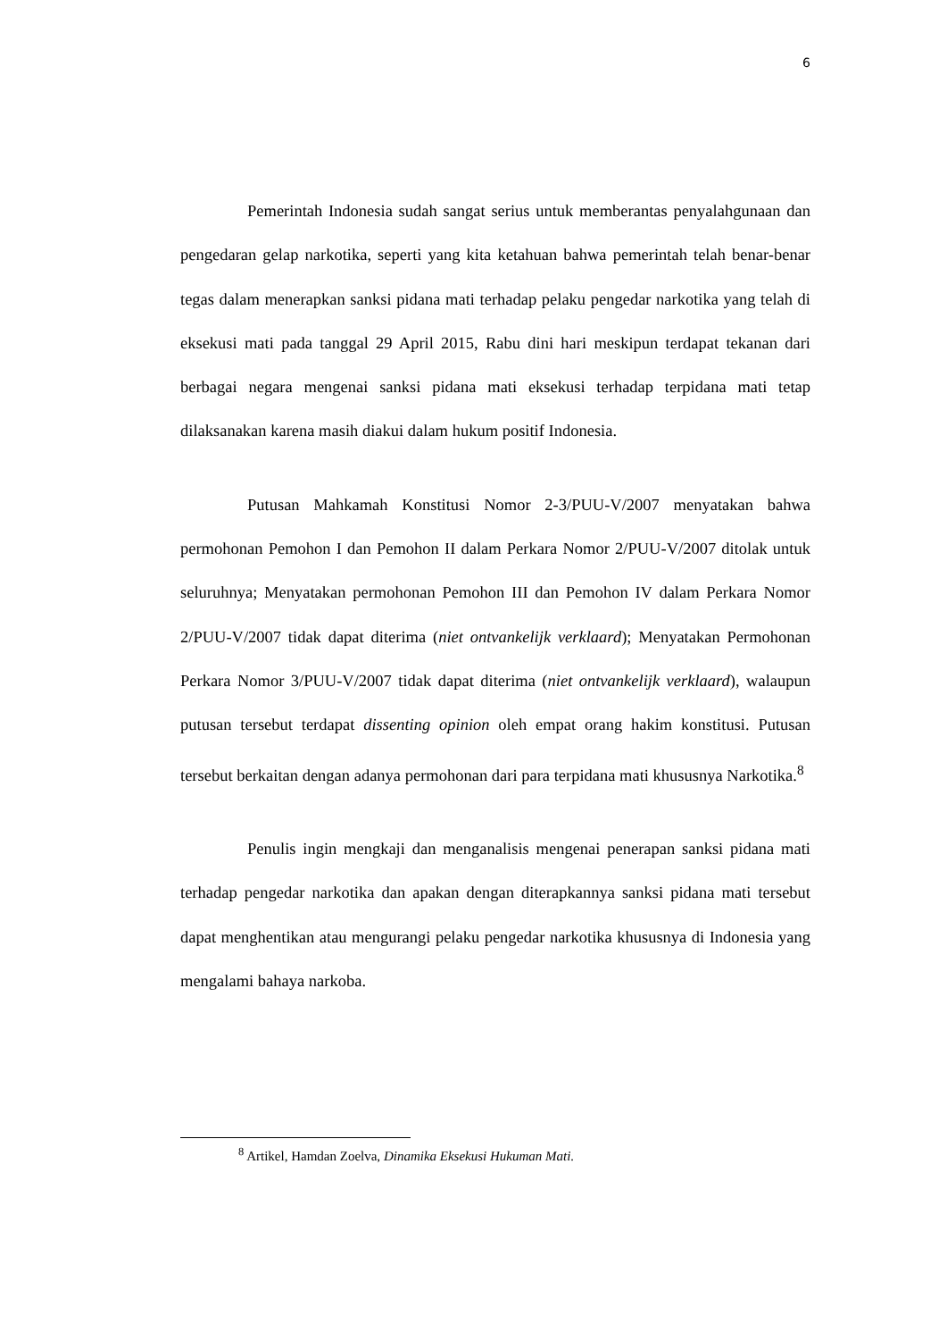6
Pemerintah Indonesia sudah sangat serius untuk memberantas penyalahgunaan dan pengedaran gelap narkotika, seperti yang kita ketahuan bahwa pemerintah telah benar-benar tegas dalam menerapkan sanksi pidana mati terhadap pelaku pengedar narkotika yang telah di eksekusi mati pada tanggal 29 April 2015, Rabu dini hari meskipun terdapat tekanan dari berbagai negara mengenai sanksi pidana mati eksekusi terhadap terpidana mati tetap dilaksanakan karena masih diakui dalam hukum positif Indonesia.
Putusan Mahkamah Konstitusi Nomor 2-3/PUU-V/2007 menyatakan bahwa permohonan Pemohon I dan Pemohon II dalam Perkara Nomor 2/PUU-V/2007 ditolak untuk seluruhnya; Menyatakan permohonan Pemohon III dan Pemohon IV dalam Perkara Nomor 2/PUU-V/2007 tidak dapat diterima (niet ontvankelijk verklaard); Menyatakan Permohonan Perkara Nomor 3/PUU-V/2007 tidak dapat diterima (niet ontvankelijk verklaard), walaupun putusan tersebut terdapat dissenting opinion oleh empat orang hakim konstitusi. Putusan tersebut berkaitan dengan adanya permohonan dari para terpidana mati khususnya Narkotika.<sup>8</sup>
Penulis ingin mengkaji dan menganalisis mengenai penerapan sanksi pidana mati terhadap pengedar narkotika dan apakan dengan diterapkannya sanksi pidana mati tersebut dapat menghentikan atau mengurangi pelaku pengedar narkotika khususnya di Indonesia yang mengalami bahaya narkoba.
<sup>8</sup> Artikel, Hamdan Zoelva, Dinamika Eksekusi Hukuman Mati.